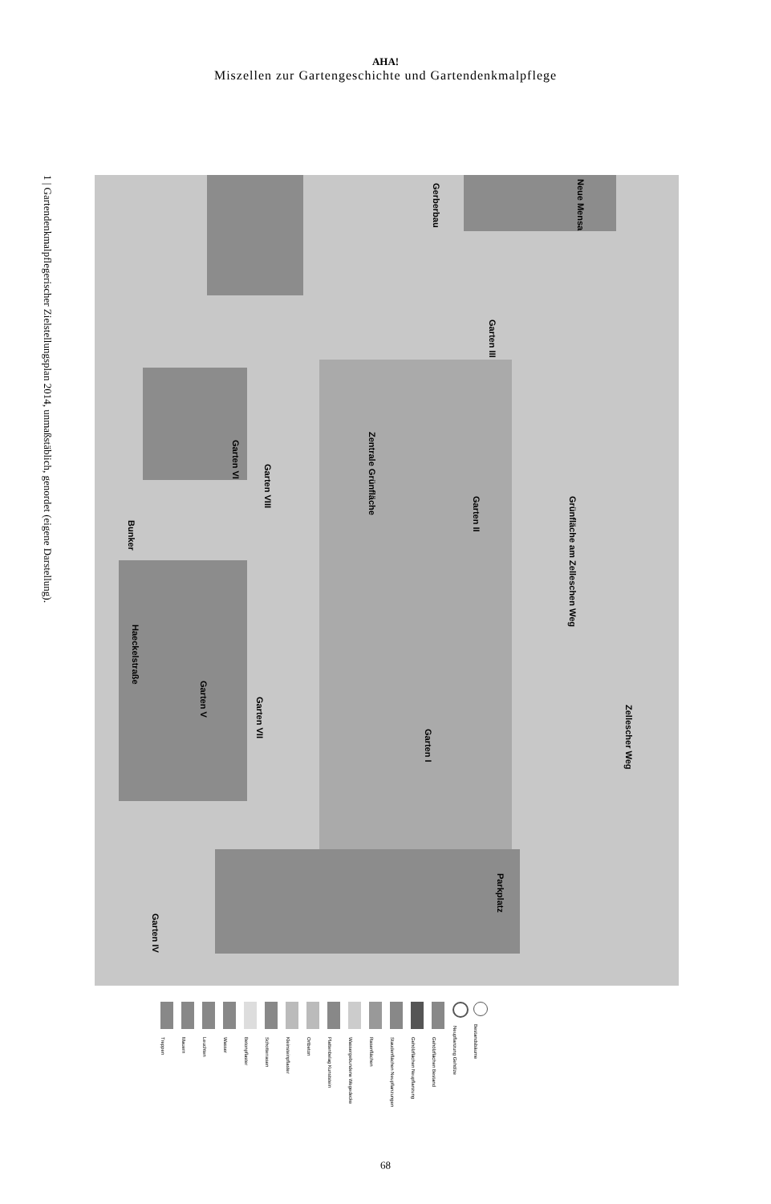AHA!
Miszellen zur Gartengeschichte und Gartendenkmalpflege
1 | Gartendenkmalpflegerischer Zielstellungsplan 2014, unmaßstäblich, genordet (eigene Darstellung).
Neue Mensa
Gerberbau
Garten III
Garten VI
Garten VIII
Zentrale Grünfläche
Garten II
Grünfläche am Zelleschen Weg
Bunker
Haeckelstraße
Garten V
Garten VII
Garten I
Zellescher Weg
Parkplatz
Garten IV
Treppen
Mauern
Leuchten
Wasser
Betonpflaster
Schotterrasen
Kleinsteinpflaster
Ortbeton
Plattenbelag Kunststein
Wassergebundene Wegedecke
Rasenflächen
Staudenflächen Neupflanzungen
Gehölzflächen Neupflanzung
Gehölzflächen Bestand
Neupflanzung Gehölze
Bestandsbäume
68